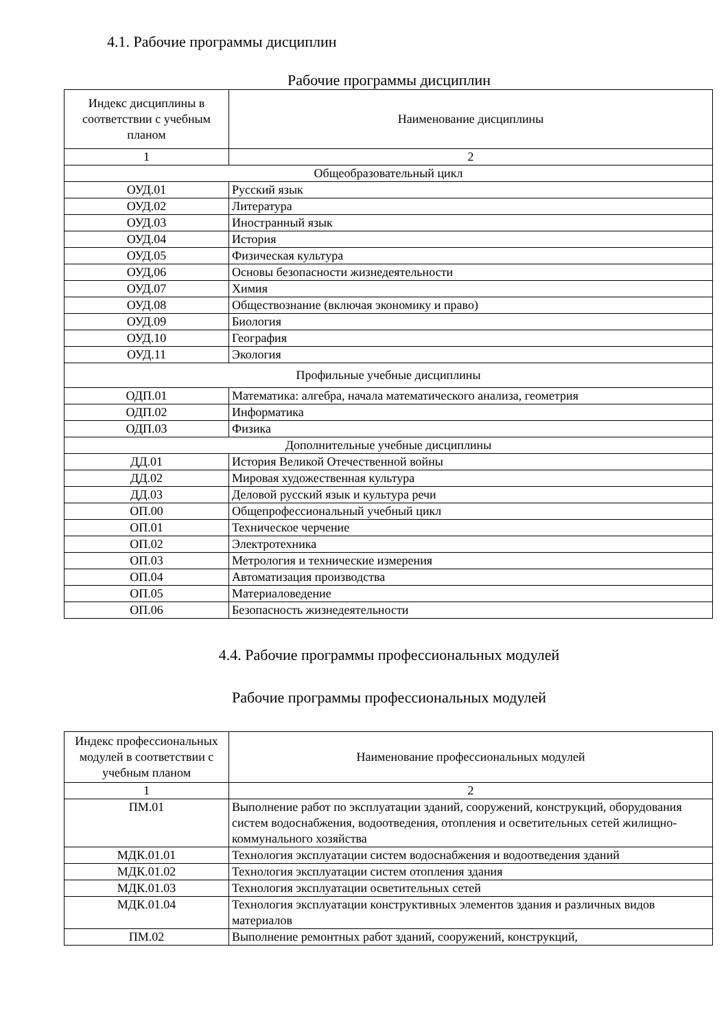4.1. Рабочие программы дисциплин
Рабочие программы дисциплин
| Индекс дисциплины в соответствии с учебным планом | Наименование дисциплины |
| --- | --- |
| 1 | 2 |
| Общеобразовательный цикл | |
| ОУД.01 | Русский язык |
| ОУД.02 | Литература |
| ОУД.03 | Иностранный язык |
| ОУД.04 | История |
| ОУД.05 | Физическая культура |
| ОУД,06 | Основы безопасности жизнедеятельности |
| ОУД.07 | Химия |
| ОУД.08 | Обществознание (включая экономику и право) |
| ОУД.09 | Биология |
| ОУД.10 | География |
| ОУД.11 | Экология |
| Профильные учебные дисциплины | |
| ОДП.01 | Математика: алгебра, начала математического анализа, геометрия |
| ОДП.02 | Информатика |
| ОДП.03 | Физика |
| Дополнительные учебные дисциплины | |
| ДД.01 | История Великой Отечественной войны |
| ДД.02 | Мировая художественная культура |
| ДД.03 | Деловой русский язык и культура речи |
| ОП.00 | Общепрофессиональный учебный цикл |
| ОП.01 | Техническое черчение |
| ОП.02 | Электротехника |
| ОП.03 | Метрология и технические измерения |
| ОП.04 | Автоматизация производства |
| ОП.05 | Материаловедение |
| ОП.06 | Безопасность жизнедеятельности |
4.4. Рабочие программы профессиональных модулей
Рабочие программы профессиональных модулей
| Индекс профессиональных модулей в соответствии с учебным планом | Наименование профессиональных модулей |
| --- | --- |
| 1 | 2 |
| ПМ.01 | Выполнение работ по эксплуатации зданий, сооружений, конструкций, оборудования систем водоснабжения, водоотведения, отопления и осветительных сетей жилищно-коммунального хозяйства |
| МДК.01.01 | Технология эксплуатации систем водоснабжения и водоотведения зданий |
| МДК.01.02 | Технология эксплуатации систем отопления здания |
| МДК.01.03 | Технология эксплуатации осветительных сетей |
| МДК.01.04 | Технология эксплуатации конструктивных элементов здания и различных видов материалов |
| ПМ.02 | Выполнение ремонтных работ зданий, сооружений, конструкций, |